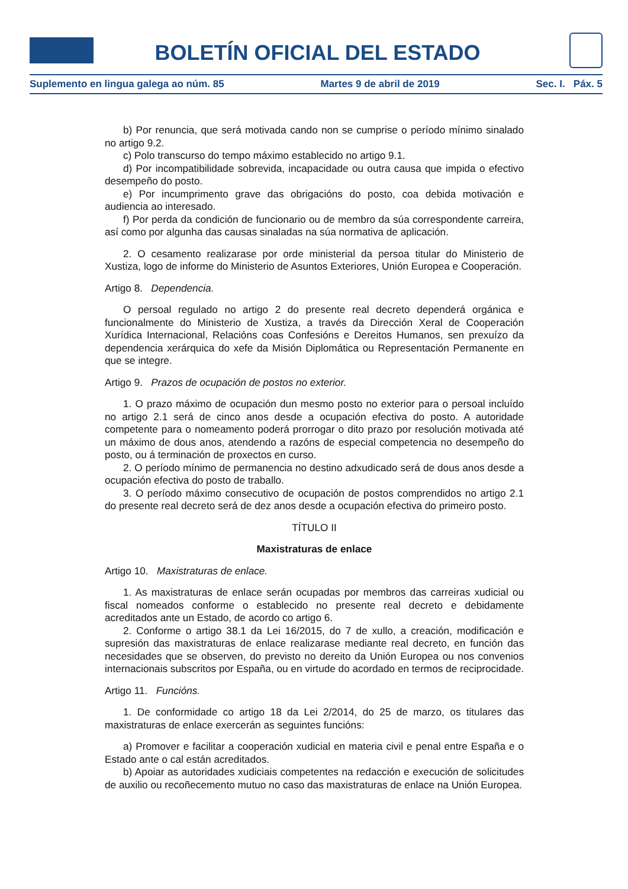BOLETÍN OFICIAL DEL ESTADO
Suplemento en lingua galega ao núm. 85 Martes 9 de abril de 2019 Sec. I. Páx. 5
b) Por renuncia, que será motivada cando non se cumprise o período mínimo sinalado no artigo 9.2.
c) Polo transcurso do tempo máximo establecido no artigo 9.1.
d) Por incompatibilidade sobrevida, incapacidade ou outra causa que impida o efectivo desempeño do posto.
e) Por incumprimento grave das obrigacións do posto, coa debida motivación e audiencia ao interesado.
f) Por perda da condición de funcionario ou de membro da súa correspondente carreira, así como por algunha das causas sinaladas na súa normativa de aplicación.
2. O cesamento realizarase por orde ministerial da persoa titular do Ministerio de Xustiza, logo de informe do Ministerio de Asuntos Exteriores, Unión Europea e Cooperación.
Artigo 8. Dependencia.
O persoal regulado no artigo 2 do presente real decreto dependerá orgánica e funcionalmente do Ministerio de Xustiza, a través da Dirección Xeral de Cooperación Xurídica Internacional, Relacións coas Confesións e Dereitos Humanos, sen prexuízo da dependencia xerárquica do xefe da Misión Diplomática ou Representación Permanente en que se integre.
Artigo 9. Prazos de ocupación de postos no exterior.
1. O prazo máximo de ocupación dun mesmo posto no exterior para o persoal incluído no artigo 2.1 será de cinco anos desde a ocupación efectiva do posto. A autoridade competente para o nomeamento poderá prorrogar o dito prazo por resolución motivada até un máximo de dous anos, atendendo a razóns de especial competencia no desempeño do posto, ou á terminación de proxectos en curso.
2. O período mínimo de permanencia no destino adxudicado será de dous anos desde a ocupación efectiva do posto de traballo.
3. O período máximo consecutivo de ocupación de postos comprendidos no artigo 2.1 do presente real decreto será de dez anos desde a ocupación efectiva do primeiro posto.
TÍTULO II
Maxistraturas de enlace
Artigo 10. Maxistraturas de enlace.
1. As maxistraturas de enlace serán ocupadas por membros das carreiras xudicial ou fiscal nomeados conforme o establecido no presente real decreto e debidamente acreditados ante un Estado, de acordo co artigo 6.
2. Conforme o artigo 38.1 da Lei 16/2015, do 7 de xullo, a creación, modificación e supresión das maxistraturas de enlace realizarase mediante real decreto, en función das necesidades que se observen, do previsto no dereito da Unión Europea ou nos convenios internacionais subscritos por España, ou en virtude do acordado en termos de reciprocidade.
Artigo 11. Funcións.
1. De conformidade co artigo 18 da Lei 2/2014, do 25 de marzo, os titulares das maxistraturas de enlace exercerán as seguintes funcións:
a) Promover e facilitar a cooperación xudicial en materia civil e penal entre España e o Estado ante o cal están acreditados.
b) Apoiar as autoridades xudiciais competentes na redacción e execución de solicitudes de auxilio ou recoñecemento mutuo no caso das maxistraturas de enlace na Unión Europea.